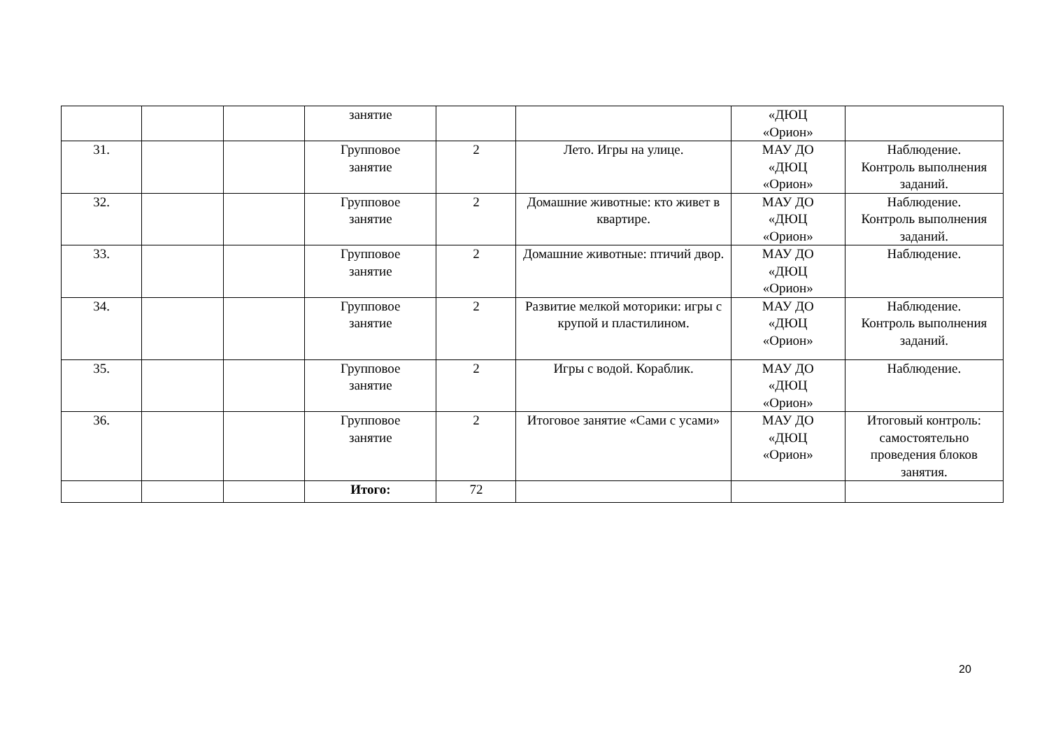| | | | занятие | | | «ДЮЦ «Орион» | |
| 31. | | | Групповое занятие | 2 | Лето. Игры на улице. | МАУ ДО «ДЮЦ «Орион» | Наблюдение. Контроль выполнения заданий. |
| 32. | | | Групповое занятие | 2 | Домашние животные: кто живет в квартире. | МАУ ДО «ДЮЦ «Орион» | Наблюдение. Контроль выполнения заданий. |
| 33. | | | Групповое занятие | 2 | Домашние животные: птичий двор. | МАУ ДО «ДЮЦ «Орион» | Наблюдение. |
| 34. | | | Групповое занятие | 2 | Развитие мелкой моторики: игры с крупой и пластилином. | МАУ ДО «ДЮЦ «Орион» | Наблюдение. Контроль выполнения заданий. |
| 35. | | | Групповое занятие | 2 | Игры с водой. Кораблик. | МАУ ДО «ДЮЦ «Орион» | Наблюдение. |
| 36. | | | Групповое занятие | 2 | Итоговое занятие «Сами с усами» | МАУ ДО «ДЮЦ «Орион» | Итоговый контроль: самостоятельно проведения блоков занятия. |
| | | | Итого: | 72 | | | |
20